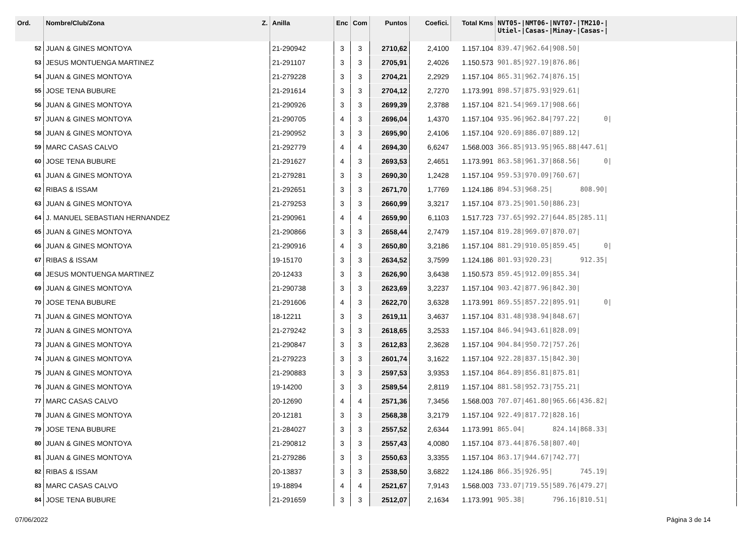| Ord. | Nombre/Club/Zona Z. | Anilla | Enc | Com | Puntos | Coefici. | Total Kms | NVT05-/NMT06-/NVT07-/TM210-/ Utiel-/Casas-/Minay-/Casas-/ |
| --- | --- | --- | --- | --- | --- | --- | --- | --- |
| 52 | JUAN & GINES MONTOYA | 21-290942 | 3 | 3 | 2710,62 | 2,4100 | 1.157.104 | 839.47/962.64/908.50/ |
| 53 | JESUS MONTUENGA MARTINEZ | 21-291107 | 3 | 3 | 2705,91 | 2,4026 | 1.150.573 | 901.85/927.19/876.86/ |
| 54 | JUAN & GINES MONTOYA | 21-279228 | 3 | 3 | 2704,21 | 2,2929 | 1.157.104 | 865.31/962.74/876.15/ |
| 55 | JOSE TENA BUBURE | 21-291614 | 3 | 3 | 2704,12 | 2,7270 | 1.173.991 | 898.57/875.93/929.61/ |
| 56 | JUAN & GINES MONTOYA | 21-290926 | 3 | 3 | 2699,39 | 2,3788 | 1.157.104 | 821.54/969.17/908.66/ |
| 57 | JUAN & GINES MONTOYA | 21-290705 | 4 | 3 | 2696,04 | 1,4370 | 1.157.104 | 935.96/962.84/797.22/ 0/ |
| 58 | JUAN & GINES MONTOYA | 21-290952 | 3 | 3 | 2695,90 | 2,4106 | 1.157.104 | 920.69/886.07/889.12/ |
| 59 | MARC CASAS CALVO | 21-292779 | 4 | 4 | 2694,30 | 6,6247 | 1.568.003 | 366.85/913.95/965.88/447.61/ |
| 60 | JOSE TENA BUBURE | 21-291627 | 4 | 3 | 2693,53 | 2,4651 | 1.173.991 | 863.58/961.37/868.56/ 0/ |
| 61 | JUAN & GINES MONTOYA | 21-279281 | 3 | 3 | 2690,30 | 1,2428 | 1.157.104 | 959.53/970.09/760.67/ |
| 62 | RIBAS & ISSAM | 21-292651 | 3 | 3 | 2671,70 | 1,7769 | 1.124.186 | 894.53/968.25/ 808.90/ |
| 63 | JUAN & GINES MONTOYA | 21-279253 | 3 | 3 | 2660,99 | 3,3217 | 1.157.104 | 873.25/901.50/886.23/ |
| 64 | J. MANUEL SEBASTIAN HERNANDEZ | 21-290961 | 4 | 4 | 2659,90 | 6,1103 | 1.517.723 | 737.65/992.27/644.85/285.11/ |
| 65 | JUAN & GINES MONTOYA | 21-290866 | 3 | 3 | 2658,44 | 2,7479 | 1.157.104 | 819.28/969.07/870.07/ |
| 66 | JUAN & GINES MONTOYA | 21-290916 | 4 | 3 | 2650,80 | 3,2186 | 1.157.104 | 881.29/910.05/859.45/ 0/ |
| 67 | RIBAS & ISSAM | 19-15170 | 3 | 3 | 2634,52 | 3,7599 | 1.124.186 | 801.93/920.23/ 912.35/ |
| 68 | JESUS MONTUENGA MARTINEZ | 20-12433 | 3 | 3 | 2626,90 | 3,6438 | 1.150.573 | 859.45/912.09/855.34/ |
| 69 | JUAN & GINES MONTOYA | 21-290738 | 3 | 3 | 2623,69 | 3,2237 | 1.157.104 | 903.42/877.96/842.30/ |
| 70 | JOSE TENA BUBURE | 21-291606 | 4 | 3 | 2622,70 | 3,6328 | 1.173.991 | 869.55/857.22/895.91/ 0/ |
| 71 | JUAN & GINES MONTOYA | 18-12211 | 3 | 3 | 2619,11 | 3,4637 | 1.157.104 | 831.48/938.94/848.67/ |
| 72 | JUAN & GINES MONTOYA | 21-279242 | 3 | 3 | 2618,65 | 3,2533 | 1.157.104 | 846.94/943.61/828.09/ |
| 73 | JUAN & GINES MONTOYA | 21-290847 | 3 | 3 | 2612,83 | 2,3628 | 1.157.104 | 904.84/950.72/757.26/ |
| 74 | JUAN & GINES MONTOYA | 21-279223 | 3 | 3 | 2601,74 | 3,1622 | 1.157.104 | 922.28/837.15/842.30/ |
| 75 | JUAN & GINES MONTOYA | 21-290883 | 3 | 3 | 2597,53 | 3,9353 | 1.157.104 | 864.89/856.81/875.81/ |
| 76 | JUAN & GINES MONTOYA | 19-14200 | 3 | 3 | 2589,54 | 2,8119 | 1.157.104 | 881.58/952.73/755.21/ |
| 77 | MARC CASAS CALVO | 20-12690 | 4 | 4 | 2571,36 | 7,3456 | 1.568.003 | 707.07/461.80/965.66/436.82/ |
| 78 | JUAN & GINES MONTOYA | 20-12181 | 3 | 3 | 2568,38 | 3,2179 | 1.157.104 | 922.49/817.72/828.16/ |
| 79 | JOSE TENA BUBURE | 21-284027 | 3 | 3 | 2557,52 | 2,6344 | 1.173.991 | 865.04/ 824.14/868.33/ |
| 80 | JUAN & GINES MONTOYA | 21-290812 | 3 | 3 | 2557,43 | 4,0080 | 1.157.104 | 873.44/876.58/807.40/ |
| 81 | JUAN & GINES MONTOYA | 21-279286 | 3 | 3 | 2550,63 | 3,3355 | 1.157.104 | 863.17/944.67/742.77/ |
| 82 | RIBAS & ISSAM | 20-13837 | 3 | 3 | 2538,50 | 3,6822 | 1.124.186 | 866.35/926.95/ 745.19/ |
| 83 | MARC CASAS CALVO | 19-18894 | 4 | 4 | 2521,67 | 7,9143 | 1.568.003 | 733.07/719.55/589.76/479.27/ |
| 84 | JOSE TENA BUBURE | 21-291659 | 3 | 3 | 2512,07 | 2,1634 | 1.173.991 | 905.38/ 796.16/810.51/ |
07/06/2022 Página 3 de 14